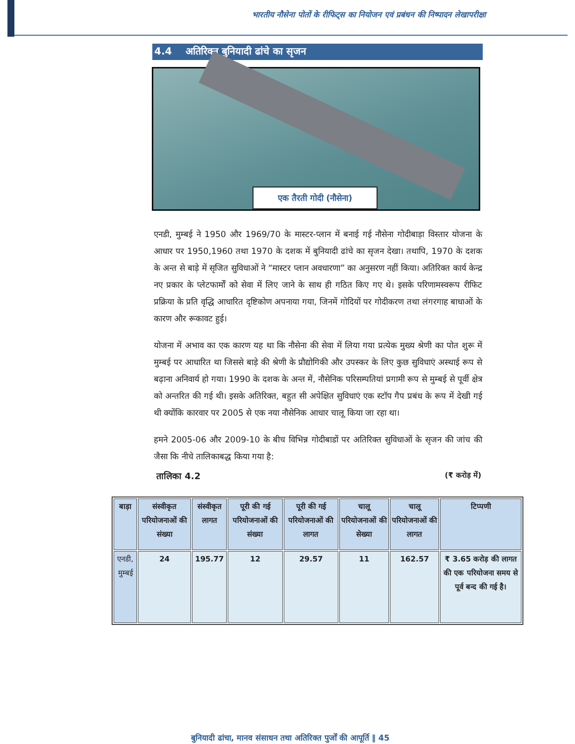भारतीय नौसेना पोतों के रीफिट्स का नियोजन एवं प्रबंधन की निष्पादन लेखापरीक्षा
4.4 अतिरिक्त बुनियादी ढांचे का सृजन
एक तैरती गोदी (नौसेना)
एनडी, मुम्बई ने 1950 और 1969/70 के मास्टर-प्लान में बनाई गई नौसेना गोदीबाड़ा विस्तार योजना के आधार पर 1950,1960 तथा 1970 के दशक में बुनियादी ढांचे का सृजन देखा। तथापि, 1970 के दशक के अन्त से बाड़े में सृजित सुविधाओं ने “मास्टर प्लान अवधारणा” का अनुसरण नहीं किया। अतिरिक्त कार्य केन्द्र नए प्रकार के प्लेटफार्मों को सेवा में लिए जाने के साथ ही गठित किए गए थे। इसके परिणामस्वरूप रीफिट प्रक्रिया के प्रति वृद्धि आधारित दृष्टिकोण अपनाया गया, जिनमें गोदियों पर गोदीकरण तथा लंगरगाह बाधाओं के कारण और रूकावट हुई।
योजना में अभाव का एक कारण यह था कि नौसेना की सेवा में लिया गया प्रत्येक मुख्य श्रेणी का पोत शुरू में मुम्बई पर आधारित था जिससे बाड़े की श्रेणी के प्रौद्योगिकी और उपस्कर के लिए कुछ सुविधाएं अस्थाई रूप से बढ़ाना अनिवार्य हो गया। 1990 के दशक के अन्त में, नौसेनिक परिसम्पतियां प्रगामी रूप से मुम्बई से पूर्वी क्षेत्र को अन्तरित की गई थी। इसके अतिरिक्त, बहुत सी अपेक्षित सुविधाएं एक स्टॉप गैप प्रबंध के रूप में देखी गई थी क्योंकि कारवार पर 2005 से एक नया नौसेनिक आधार चालू किया जा रहा था।
हमने 2005-06 और 2009-10 के बीच विभिन्न गोदीबाडों पर अतिरिक्त सुविधाओं के सृजन की जांच की जैसा कि नीचे तालिकाबद्ध किया गया है:
तालिका 4.2 (₹ करोड़ में)
| बाड़ा | संस्वीकृत परियोजनाओं की संख्या | संस्वीकृत लागत | पूरी की गई परियोजनाओं की संख्या | पूरी की गई परियोजनाओं की लागत | चालू परियोजनाओं की सेख्या | चालू परियोजनाओं की लागत | टिप्पणी |
| --- | --- | --- | --- | --- | --- | --- | --- |
| एनडी, मुम्बई | 24 | 195.77 | 12 | 29.57 | 11 | 162.57 | ₹ 3.65 करोड़ की लागत की एक परियोजना समय से पूर्व बन्द की गई है। |
बुनियादी ढांचा, मानव संसाधन तथा अतिरिक्त पुर्जों की आपूर्ति ‖ 45